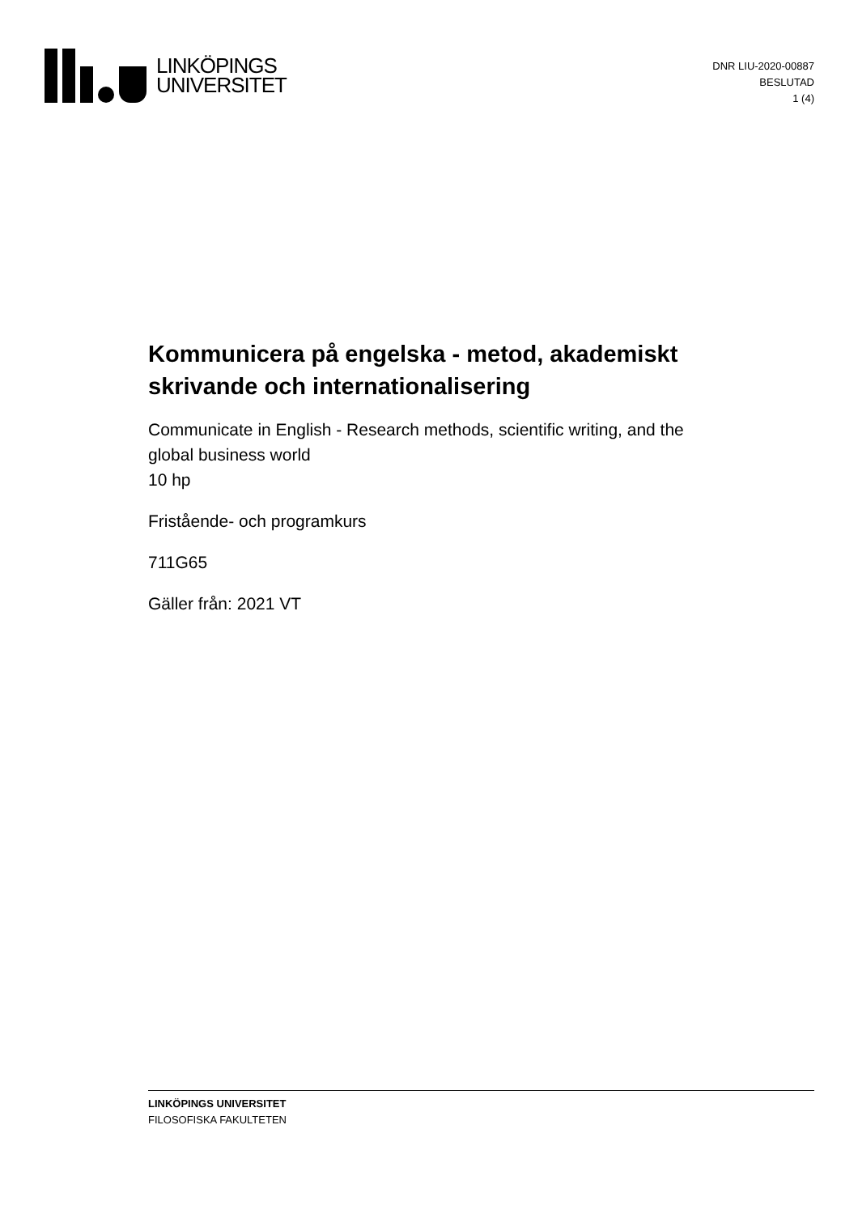LINKÖPINGS
UNIVERSITET
DNR LIU-2020-00887
BESLUTAD
1 (4)
Kommunicera på engelska - metod, akademiskt skrivande och internationalisering
Communicate in English - Research methods, scientific writing, and the global business world
10 hp
Fristående- och programkurs
711G65
Gäller från: 2021 VT
LINKÖPINGS UNIVERSITET
FILOSOFISKA FAKULTETEN